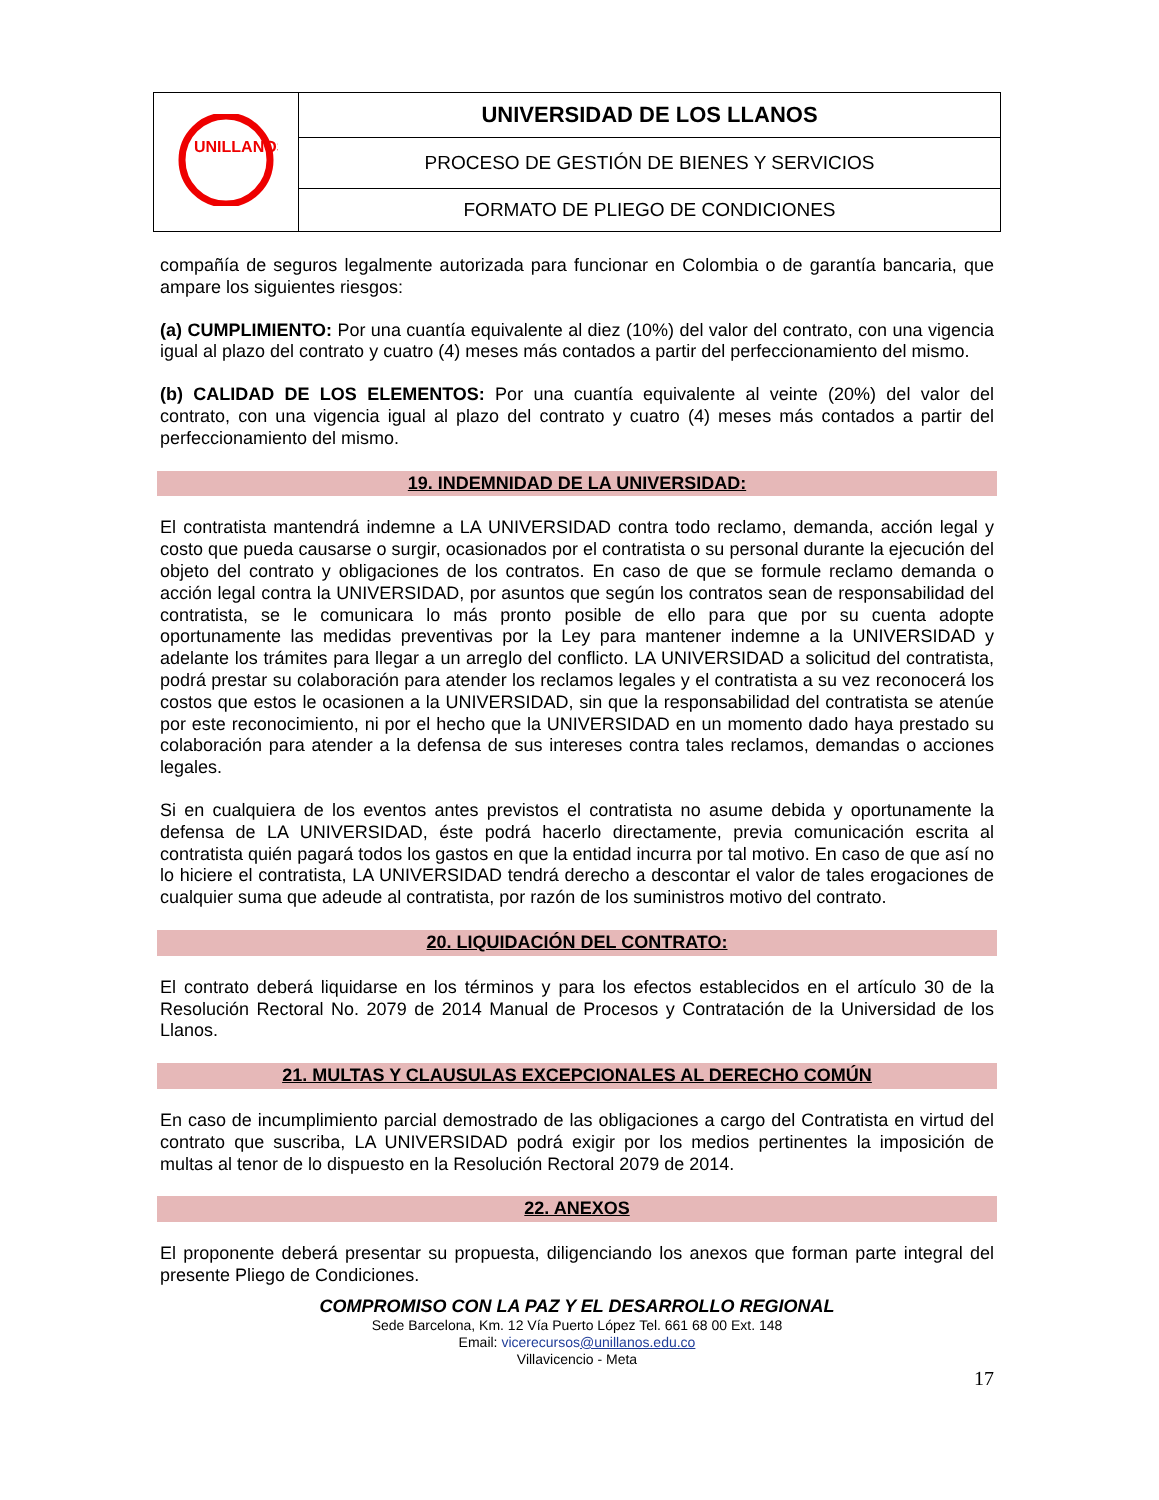| UNILLANOS | UNIVERSIDAD DE LOS LLANOS |
| | PROCESO DE GESTIÓN DE BIENES Y SERVICIOS |
| | FORMATO DE PLIEGO DE CONDICIONES |
compañía de seguros legalmente autorizada para funcionar en Colombia o de garantía bancaria, que ampare los siguientes riesgos:
(a) CUMPLIMIENTO: Por una cuantía equivalente al diez (10%) del valor del contrato, con una vigencia igual al plazo del contrato y cuatro (4) meses más contados a partir del perfeccionamiento del mismo.
(b) CALIDAD DE LOS ELEMENTOS: Por una cuantía equivalente al veinte (20%) del valor del contrato, con una vigencia igual al plazo del contrato y cuatro (4) meses más contados a partir del perfeccionamiento del mismo.
19. INDEMNIDAD DE LA UNIVERSIDAD:
El contratista mantendrá indemne a LA UNIVERSIDAD contra todo reclamo, demanda, acción legal y costo que pueda causarse o surgir, ocasionados por el contratista o su personal durante la ejecución del objeto del contrato y obligaciones de los contratos. En caso de que se formule reclamo demanda o acción legal contra la UNIVERSIDAD, por asuntos que según los contratos sean de responsabilidad del contratista, se le comunicara lo más pronto posible de ello para que por su cuenta adopte oportunamente las medidas preventivas por la Ley para mantener indemne a la UNIVERSIDAD y adelante los trámites para llegar a un arreglo del conflicto. LA UNIVERSIDAD a solicitud del contratista, podrá prestar su colaboración para atender los reclamos legales y el contratista a su vez reconocerá los costos que estos le ocasionen a la UNIVERSIDAD, sin que la responsabilidad del contratista se atenúe por este reconocimiento, ni por el hecho que la UNIVERSIDAD en un momento dado haya prestado su colaboración para atender a la defensa de sus intereses contra tales reclamos, demandas o acciones legales.
Si en cualquiera de los eventos antes previstos el contratista no asume debida y oportunamente la defensa de LA UNIVERSIDAD, éste podrá hacerlo directamente, previa comunicación escrita al contratista quién pagará todos los gastos en que la entidad incurra por tal motivo. En caso de que así no lo hiciere el contratista, LA UNIVERSIDAD tendrá derecho a descontar el valor de tales erogaciones de cualquier suma que adeude al contratista, por razón de los suministros motivo del contrato.
20. LIQUIDACIÓN DEL CONTRATO:
El contrato deberá liquidarse en los términos y para los efectos establecidos en el artículo 30 de la Resolución Rectoral No. 2079 de 2014 Manual de Procesos y Contratación de la Universidad de los Llanos.
21. MULTAS Y CLAUSULAS EXCEPCIONALES AL DERECHO COMÚN
En caso de incumplimiento parcial demostrado de las obligaciones a cargo del Contratista en virtud del contrato que suscriba, LA UNIVERSIDAD podrá exigir por los medios pertinentes la imposición de multas al tenor de lo dispuesto en la Resolución Rectoral 2079 de 2014.
22. ANEXOS
El proponente deberá presentar su propuesta, diligenciando los anexos que forman parte integral del presente Pliego de Condiciones.
COMPROMISO CON LA PAZ Y EL DESARROLLO REGIONAL
Sede Barcelona, Km. 12 Vía Puerto López Tel. 661 68 00 Ext. 148
Email: vicerecursos@unillanos.edu.co
Villavicencio - Meta
17